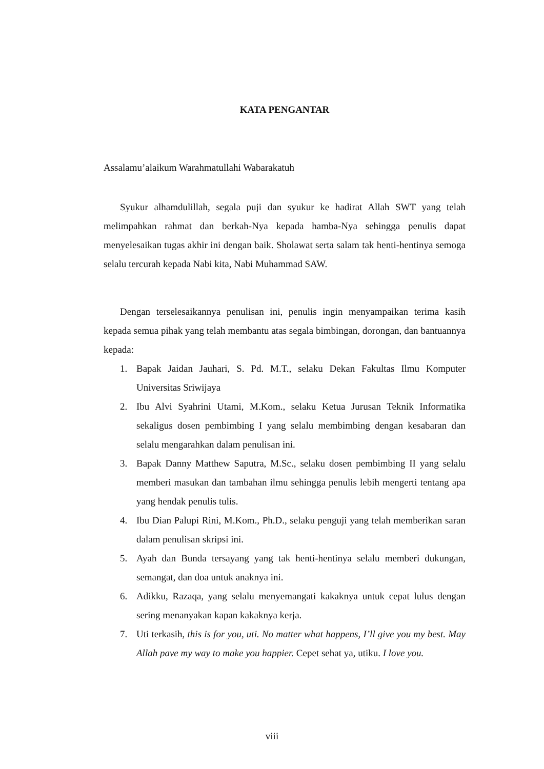KATA PENGANTAR
Assalamu’alaikum Warahmatullahi Wabarakatuh
Syukur alhamdulillah, segala puji dan syukur ke hadirat Allah SWT yang telah melimpahkan rahmat dan berkah-Nya kepada hamba-Nya sehingga penulis dapat menyelesaikan tugas akhir ini dengan baik. Sholawat serta salam tak henti-hentinya semoga selalu tercurah kepada Nabi kita, Nabi Muhammad SAW.
Dengan terselesaikannya penulisan ini, penulis ingin menyampaikan terima kasih kepada semua pihak yang telah membantu atas segala bimbingan, dorongan, dan bantuannya kepada:
1. Bapak Jaidan Jauhari, S. Pd. M.T., selaku Dekan Fakultas Ilmu Komputer Universitas Sriwijaya
2. Ibu Alvi Syahrini Utami, M.Kom., selaku Ketua Jurusan Teknik Informatika sekaligus dosen pembimbing I yang selalu membimbing dengan kesabaran dan selalu mengarahkan dalam penulisan ini.
3. Bapak Danny Matthew Saputra, M.Sc., selaku dosen pembimbing II yang selalu memberi masukan dan tambahan ilmu sehingga penulis lebih mengerti tentang apa yang hendak penulis tulis.
4. Ibu Dian Palupi Rini, M.Kom., Ph.D., selaku penguji yang telah memberikan saran dalam penulisan skripsi ini.
5. Ayah dan Bunda tersayang yang tak henti-hentinya selalu memberi dukungan, semangat, dan doa untuk anaknya ini.
6. Adikku, Razaqa, yang selalu menyemangati kakaknya untuk cepat lulus dengan sering menanyakan kapan kakaknya kerja.
7. Uti terkasih, this is for you, uti. No matter what happens, I’ll give you my best. May Allah pave my way to make you happier. Cepet sehat ya, utiku. I love you.
viii